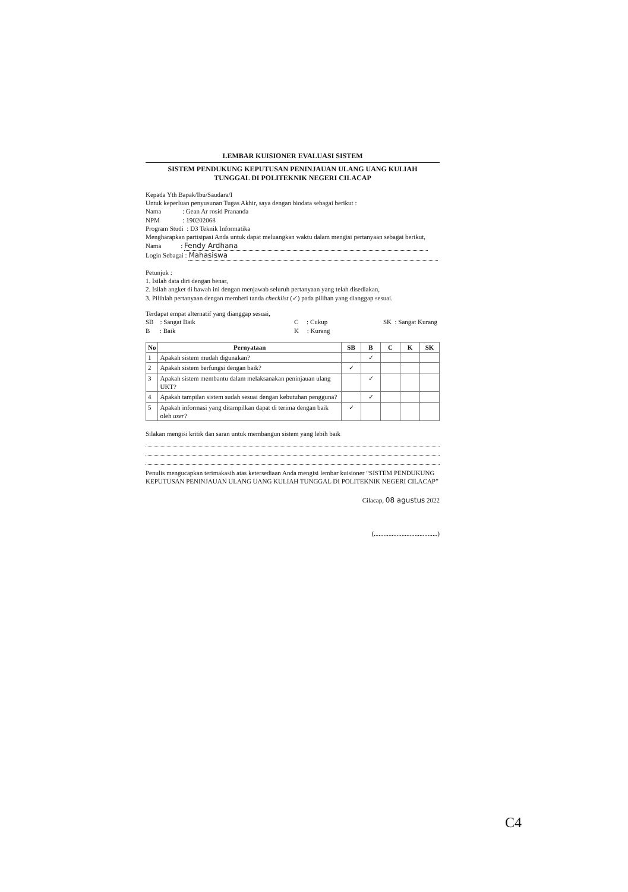LEMBAR KUISIONER EVALUASI SISTEM
SISTEM PENDUKUNG KEPUTUSAN PENINJAUAN ULANG UANG KULIAH
TUNGGAL DI POLITEKNIK NEGERI CILACAP
Kepada Yth Bapak/Ibu/Saudara/I
Untuk keperluan penyusunan Tugas Akhir, saya dengan biodata sebagai berikut :
Nama : Gean Ar rosid Prananda
NPM : 190202068
Program Studi : D3 Teknik Informatika
Mengharapkan partisipasi Anda untuk dapat meluangkan waktu dalam mengisi pertanyaan sebagai berikut,
Nama : Fendy Ardhana
Login Sebagai : Mahasiswa
Petunjuk :
1. Isilah data diri dengan benar,
2. Isilah angket di bawah ini dengan menjawab seluruh pertanyaan yang telah disediakan,
3. Pilihlah pertanyaan dengan memberi tanda checklist (✓) pada pilihan yang dianggap sesuai.
Terdapat empat alternatif yang dianggap sesuai,
SB : Sangat Baik
B : Baik
C : Cukup
K : Kurang
SK : Sangat Kurang
| No | Pernyataan | SB | B | C | K | SK |
| --- | --- | --- | --- | --- | --- | --- |
| 1 | Apakah sistem mudah digunakan? | | ✓ | | | |
| 2 | Apakah sistem berfungsi dengan baik? | ✓ | | | | |
| 3 | Apakah sistem membantu dalam melaksanakan peninjauan ulang UKT? | | ✓ | | | |
| 4 | Apakah tampilan sistem sudah sesuai dengan kebutuhan pengguna? | | ✓ | | | |
| 5 | Apakah informasi yang ditampilkan dapat di terima dengan baik oleh user ? | ✓ | | | | |
Silakan mengisi kritik dan saran untuk membangun sistem yang lebih baik
Penulis mengucapkan terimakasih atas ketersediaan Anda mengisi lembar kuisioner “SISTEM PENDUKUNG KEPUTUSAN PENINJAUAN ULANG UANG KULIAH TUNGGAL DI POLITEKNIK NEGERI CILACAP”
Cilacap, 08 agustus 2022
(.......................................)
C4